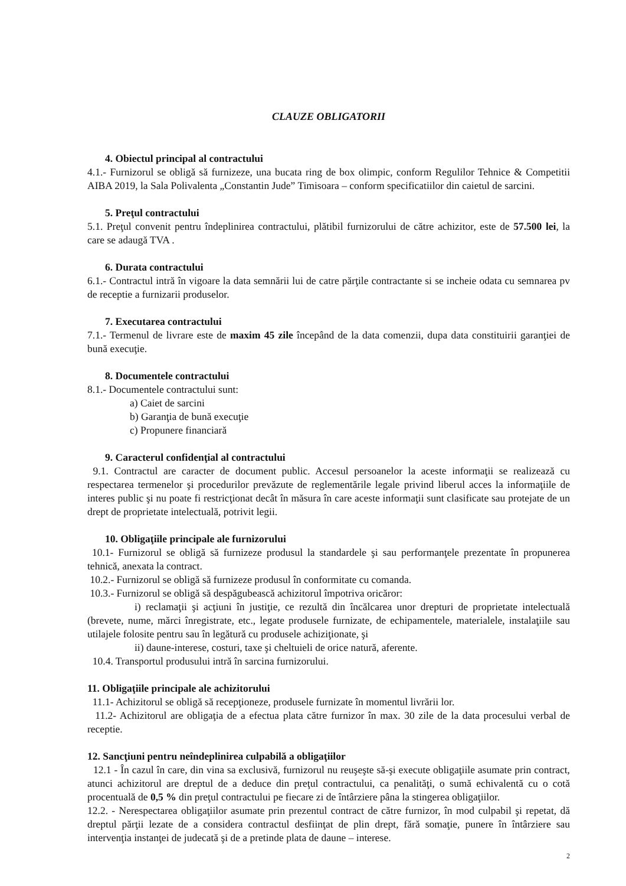CLAUZE OBLIGATORII
4. Obiectul principal al contractului
4.1.- Furnizorul se obligă să furnizeze, una bucata ring de box olimpic, conform Regulilor Tehnice & Competitii AIBA 2019, la Sala Polivalenta „Constantin Jude” Timisoara – conform specificatiilor din caietul de sarcini.
5. Preţul contractului
5.1. Preţul convenit pentru îndeplinirea contractului, plătibil furnizorului de către achizitor, este de 57.500 lei, la care se adaugă TVA .
6. Durata contractului
6.1.- Contractul intră în vigoare la data semnării lui de catre părţile contractante si se incheie odata cu semnarea pv de receptie a furnizarii produselor.
7. Executarea contractului
7.1.- Termenul de livrare este de maxim 45 zile începând de la data comenzii, dupa data constituirii garanţiei de bună execuţie.
8. Documentele contractului
8.1.- Documentele contractului sunt:
a) Caiet de sarcini
b) Garanţia de bună execuţie
c) Propunere financiară
9. Caracterul confidenţial al contractului
9.1. Contractul are caracter de document public. Accesul persoanelor la aceste informaţii se realizează cu respectarea termenelor şi procedurilor prevăzute de reglementările legale privind liberul acces la informaţiile de interes public şi nu poate fi restricţionat decât în măsura în care aceste informaţii sunt clasificate sau protejate de un drept de proprietate intelectuală, potrivit legii.
10. Obligaţiile principale ale furnizorului
10.1- Furnizorul se obligă să furnizeze produsul la standardele şi sau performanţele prezentate în propunerea tehnică, anexata la contract.
10.2.- Furnizorul se obligă să furnizeze produsul în conformitate cu comanda.
10.3.- Furnizorul se obligă să despăgubească achizitorul împotriva oricăror:
i) reclamaţii şi acţiuni în justiţie, ce rezultă din încălcarea unor drepturi de proprietate intelectuală (brevete, nume, mărci înregistrate, etc., legate produsele furnizate, de echipamentele, materialele, instalaţiile sau utilajele folosite pentru sau în legătură cu produsele achiziţionate, şi
ii) daune-interese, costuri, taxe şi cheltuieli de orice natură, aferente.
10.4. Transportul produsului intră în sarcina furnizorului.
11. Obligaţiile principale ale achizitorului
11.1- Achizitorul se obligă să recepţioneze, produsele furnizate în momentul livrării lor.
11.2- Achizitorul are obligaţia de a efectua plata către furnizor în max. 30 zile de la data procesului verbal de receptie.
12. Sancţiuni pentru neîndeplinirea culpabilă a obligaţiilor
12.1 - În cazul în care, din vina sa exclusivă, furnizorul nu reuşeşte să-şi execute obligaţiile asumate prin contract, atunci achizitorul are dreptul de a deduce din preţul contractului, ca penalităţi, o sumă echivalentă cu o cotă procentuală de 0,5 % din preţul contractului pe fiecare zi de întârziere pâna la stingerea obligaţiilor.
12.2. - Nerespectarea obligaţiilor asumate prin prezentul contract de către furnizor, în mod culpabil şi repetat, dă dreptul părţii lezate de a considera contractul desfiinţat de plin drept, fără somaţie, punere în întârziere sau intervenţia instanţei de judecată şi de a pretinde plata de daune – interese.
2